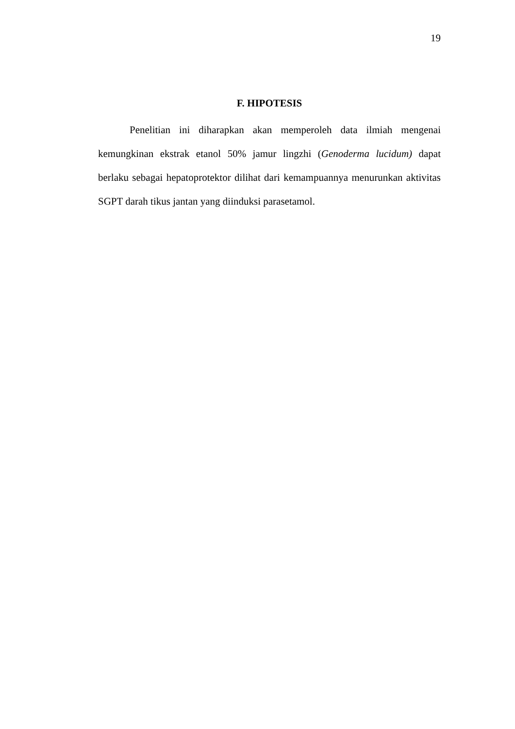19
F. HIPOTESIS
Penelitian ini diharapkan akan memperoleh data ilmiah mengenai kemungkinan ekstrak etanol 50% jamur lingzhi (Genoderma lucidum) dapat berlaku sebagai hepatoprotektor dilihat dari kemampuannya menurunkan aktivitas SGPT darah tikus jantan yang diinduksi parasetamol.